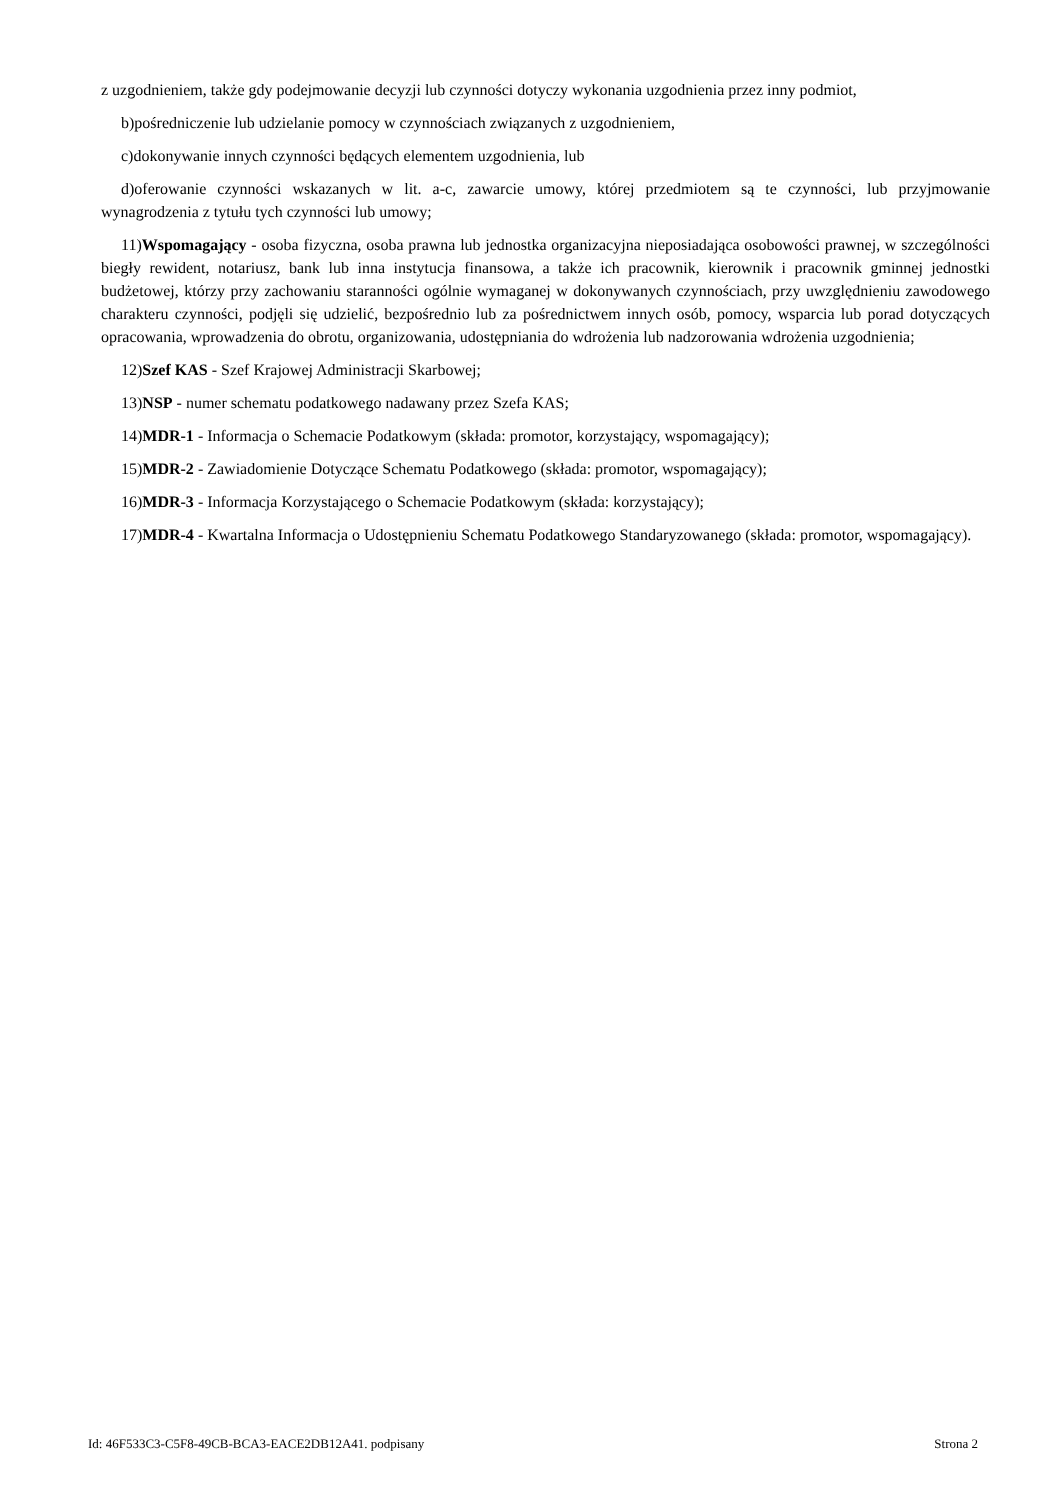z uzgodnieniem, także gdy podejmowanie decyzji lub czynności dotyczy wykonania uzgodnienia przez inny podmiot,
b)pośredniczenie lub udzielanie pomocy w czynnościach związanych z uzgodnieniem,
c)dokonywanie innych czynności będących elementem uzgodnienia, lub
d)oferowanie czynności wskazanych w lit. a-c, zawarcie umowy, której przedmiotem są te czynności, lub przyjmowanie wynagrodzenia z tytułu tych czynności lub umowy;
11)Wspomagający - osoba fizyczna, osoba prawna lub jednostka organizacyjna nieposiadająca osobowości prawnej, w szczególności biegły rewident, notariusz, bank lub inna instytucja finansowa, a także ich pracownik, kierownik i pracownik gminnej jednostki budżetowej, którzy przy zachowaniu staranności ogólnie wymaganej w dokonywanych czynnościach, przy uwzględnieniu zawodowego charakteru czynności, podjęli się udzielić, bezpośrednio lub za pośrednictwem innych osób, pomocy, wsparcia lub porad dotyczących opracowania, wprowadzenia do obrotu, organizowania, udostępniania do wdrożenia lub nadzorowania wdrożenia uzgodnienia;
12)Szef KAS - Szef Krajowej Administracji Skarbowej;
13)NSP - numer schematu podatkowego nadawany przez Szefa KAS;
14)MDR-1 - Informacja o Schemacie Podatkowym (składa: promotor, korzystający, wspomagający);
15)MDR-2 - Zawiadomienie Dotyczące Schematu Podatkowego (składa: promotor, wspomagający);
16)MDR-3 - Informacja Korzystającego o Schemacie Podatkowym (składa: korzystający);
17)MDR-4 - Kwartalna Informacja o Udostępnieniu Schematu Podatkowego Standaryzowanego (składa: promotor, wspomagający).
Id: 46F533C3-C5F8-49CB-BCA3-EACE2DB12A41. podpisany Strona 2